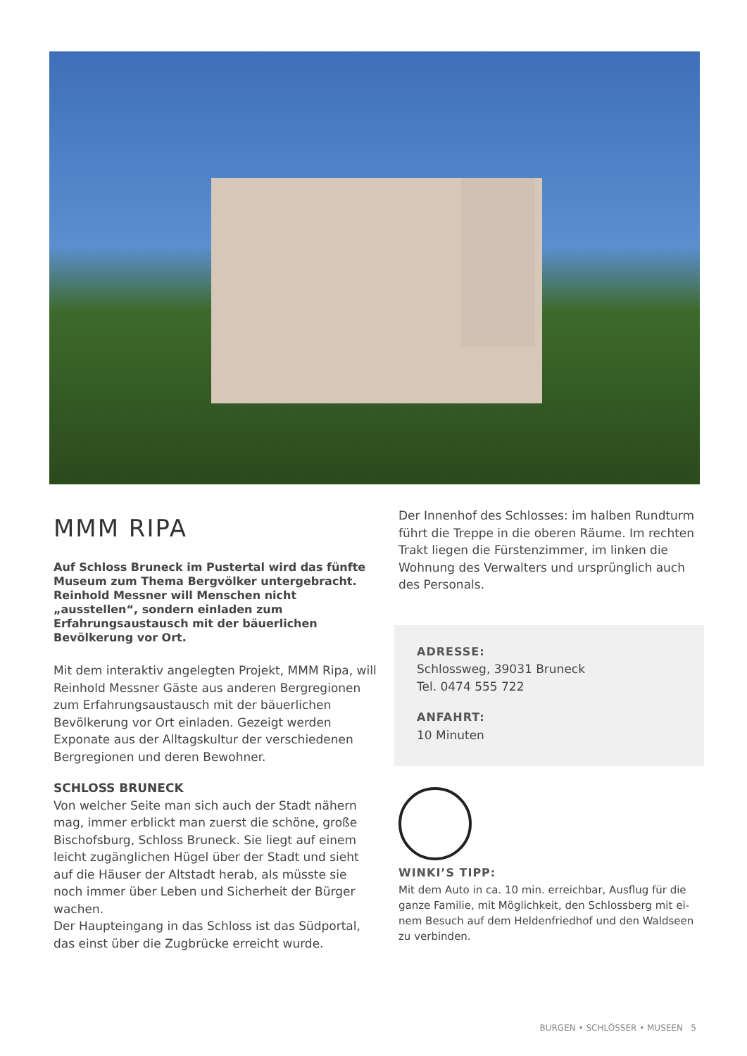MMM RIPA
Auf Schloss Bruneck im Pustertal wird das fünfte Museum zum Thema Bergvölker untergebracht. Reinhold Messner will Menschen nicht „ausstellen“, sondern einladen zum Erfahrungsaustausch mit der bäuerlichen Bevölkerung vor Ort.
Mit dem interaktiv angelegten Projekt, MMM Ripa, will Reinhold Messner Gäste aus anderen Bergregionen zum Erfahrungsaustausch mit der bäuerlichen Bevölke­rung vor Ort einladen. Gezeigt werden Exponate aus der Alltagskultur der verschiedenen Bergregionen und deren Bewohner.
SCHLOSS BRUNECK
Von welcher Seite man sich auch der Stadt nähern mag, immer erblickt man zuerst die schöne, große Bischofs­burg, Schloss Bruneck. Sie liegt auf einem leicht zu­gänglichen Hügel über der Stadt und sieht auf die Häu­ser der Altstadt herab, als müsste sie noch immer über Leben und Sicherheit der Bürger wachen.
Der Haupteingang in das Schloss ist das Südportal, das einst über die Zugbrücke erreicht wurde.
Der Innenhof des Schlosses: im halben Rundturm führt die Treppe in die oberen Räume. Im rechten Trakt liegen die Fürstenzimmer, im linken die Woh­nung des Verwalters und ursprünglich auch des Personals.
ADRESSE:
Schlossweg, 39031 Bruneck
Tel. 0474 555 722
ANFAHRT:
10 Minuten
WINKI’S TIPP:
Mit dem Auto in ca. 10 min. erreichbar, Ausflug für die ganze Familie, mit Möglichkeit, den Schlossberg mit ei­nem Besuch auf dem Heldenfriedhof und den Waldseen zu verbinden.
BURGEN • SCHLÖSSER • MUSEEN 5